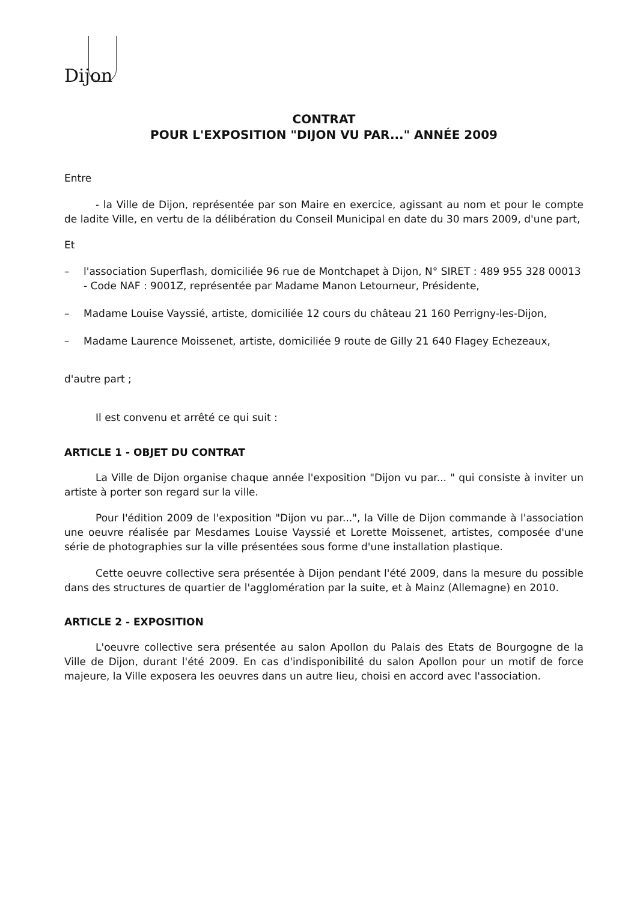Dijon
CONTRAT
POUR L'EXPOSITION "DIJON VU PAR..." ANNÉE 2009
Entre
- la Ville de Dijon, représentée par son Maire en exercice, agissant au nom et pour le compte de ladite Ville, en vertu de la délibération du Conseil Municipal en date du 30 mars 2009, d'une part,
Et
– l'association Superflash, domiciliée 96 rue de Montchapet à Dijon, N° SIRET : 489 955 328 00013 - Code NAF : 9001Z, représentée par Madame Manon Letourneur, Présidente,
– Madame Louise Vayssié, artiste, domiciliée 12 cours du château 21 160 Perrigny-les-Dijon,
– Madame Laurence Moissenet, artiste, domiciliée 9 route de Gilly 21 640 Flagey Echezeaux,
d'autre part ;
Il est convenu et arrêté ce qui suit :
ARTICLE 1 - OBJET DU CONTRAT
La Ville de Dijon organise chaque année l'exposition "Dijon vu par... " qui consiste à inviter un artiste à porter son regard sur la ville.
Pour l'édition 2009 de l'exposition "Dijon vu par...", la Ville de Dijon commande à l'association une oeuvre réalisée par Mesdames Louise Vayssié et Lorette Moissenet, artistes, composée d'une série de photographies sur la ville présentées sous forme d'une installation plastique.
Cette oeuvre collective sera présentée à Dijon pendant l'été 2009, dans la mesure du possible dans des structures de quartier de l'agglomération par la suite, et à Mainz (Allemagne) en 2010.
ARTICLE 2 - EXPOSITION
L'oeuvre collective sera présentée au salon Apollon du Palais des Etats de Bourgogne de la Ville de Dijon, durant l'été 2009. En cas d'indisponibilité du salon Apollon pour un motif de force majeure, la Ville exposera les oeuvres dans un autre lieu, choisi en accord avec l'association.